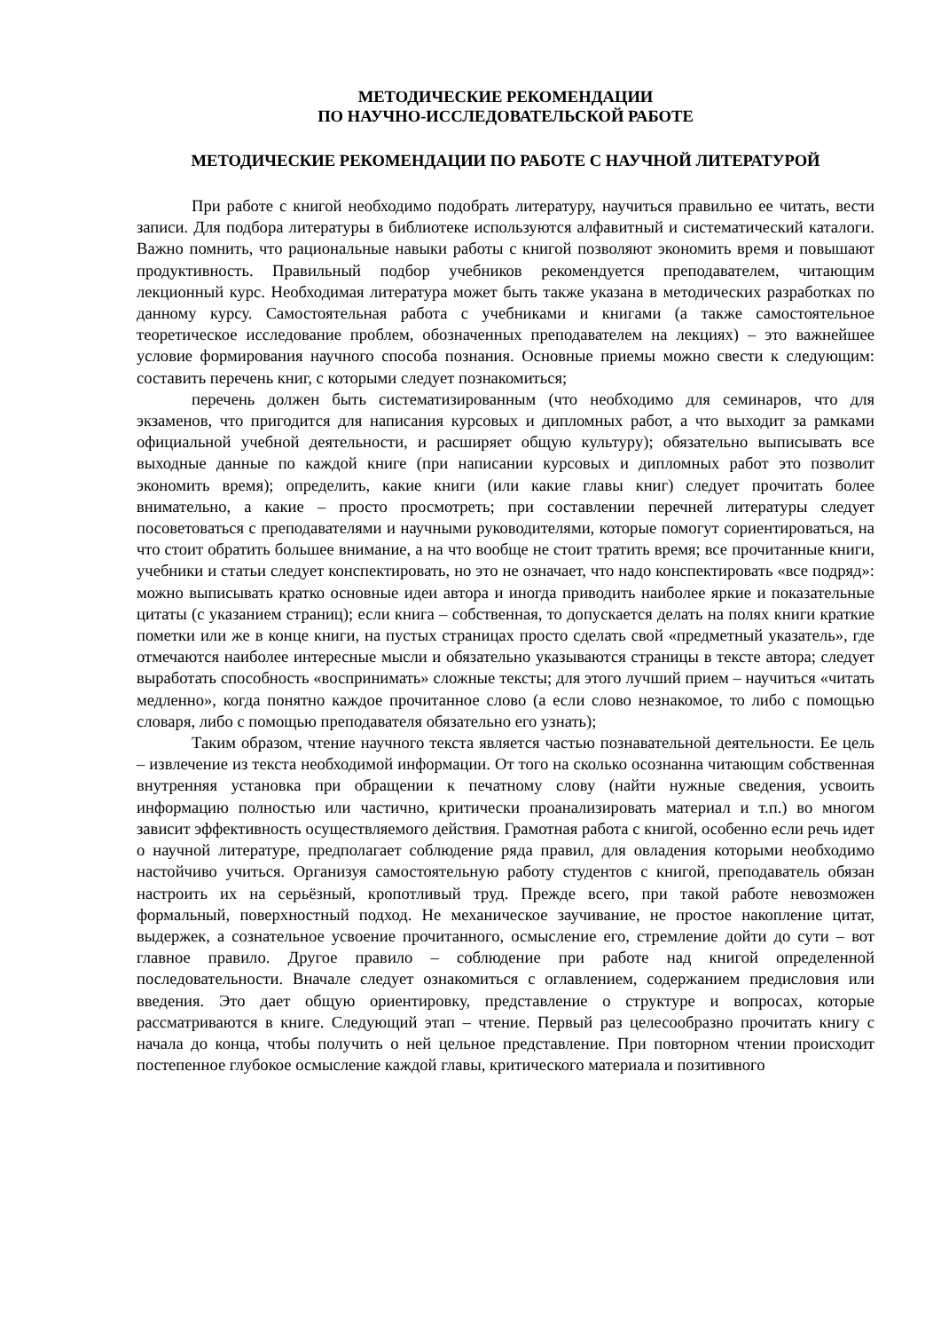МЕТОДИЧЕСКИЕ РЕКОМЕНДАЦИИ
ПО НАУЧНО-ИССЛЕДОВАТЕЛЬСКОЙ РАБОТЕ
МЕТОДИЧЕСКИЕ РЕКОМЕНДАЦИИ ПО РАБОТЕ С НАУЧНОЙ ЛИТЕРАТУРОЙ
При работе с книгой необходимо подобрать литературу, научиться правильно ее читать, вести записи. Для подбора литературы в библиотеке используются алфавитный и систематический каталоги. Важно помнить, что рациональные навыки работы с книгой позволяют экономить время и повышают продуктивность. Правильный подбор учебников рекомендуется преподавателем, читающим лекционный курс. Необходимая литература может быть также указана в методических разработках по данному курсу. Самостоятельная работа с учебниками и книгами (а также самостоятельное теоретическое исследование проблем, обозначенных преподавателем на лекциях) – это важнейшее условие формирования научного способа познания. Основные приемы можно свести к следующим: составить перечень книг, с которыми следует познакомиться;
перечень должен быть систематизированным (что необходимо для семинаров, что для экзаменов, что пригодится для написания курсовых и дипломных работ, а что выходит за рамками официальной учебной деятельности, и расширяет общую культуру); обязательно выписывать все выходные данные по каждой книге (при написании курсовых и дипломных работ это позволит экономить время); определить, какие книги (или какие главы книг) следует прочитать более внимательно, а какие – просто просмотреть; при составлении перечней литературы следует посоветоваться с преподавателями и научными руководителями, которые помогут сориентироваться, на что стоит обратить большее внимание, а на что вообще не стоит тратить время; все прочитанные книги, учебники и статьи следует конспектировать, но это не означает, что надо конспектировать «все подряд»: можно выписывать кратко основные идеи автора и иногда приводить наиболее яркие и показательные цитаты (с указанием страниц); если книга – собственная, то допускается делать на полях книги краткие пометки или же в конце книги, на пустых страницах просто сделать свой «предметный указатель», где отмечаются наиболее интересные мысли и обязательно указываются страницы в тексте автора; следует выработать способность «воспринимать» сложные тексты; для этого лучший прием – научиться «читать медленно», когда понятно каждое прочитанное слово (а если слово незнакомое, то либо с помощью словаря, либо с помощью преподавателя обязательно его узнать);
Таким образом, чтение научного текста является частью познавательной деятельности. Ее цель – извлечение из текста необходимой информации. От того на сколько осознанна читающим собственная внутренняя установка при обращении к печатному слову (найти нужные сведения, усвоить информацию полностью или частично, критически проанализировать материал и т.п.) во многом зависит эффективность осуществляемого действия. Грамотная работа с книгой, особенно если речь идет о научной литературе, предполагает соблюдение ряда правил, для овладения которыми необходимо настойчиво учиться. Организуя самостоятельную работу студентов с книгой, преподаватель обязан настроить их на серьёзный, кропотливый труд. Прежде всего, при такой работе невозможен формальный, поверхностный подход. Не механическое заучивание, не простое накопление цитат, выдержек, а сознательное усвоение прочитанного, осмысление его, стремление дойти до сути – вот главное правило. Другое правило – соблюдение при работе над книгой определенной последовательности. Вначале следует ознакомиться с оглавлением, содержанием предисловия или введения. Это дает общую ориентировку, представление о структуре и вопросах, которые рассматриваются в книге. Следующий этап – чтение. Первый раз целесообразно прочитать книгу с начала до конца, чтобы получить о ней цельное представление. При повторном чтении происходит постепенное глубокое осмысление каждой главы, критического материала и позитивного